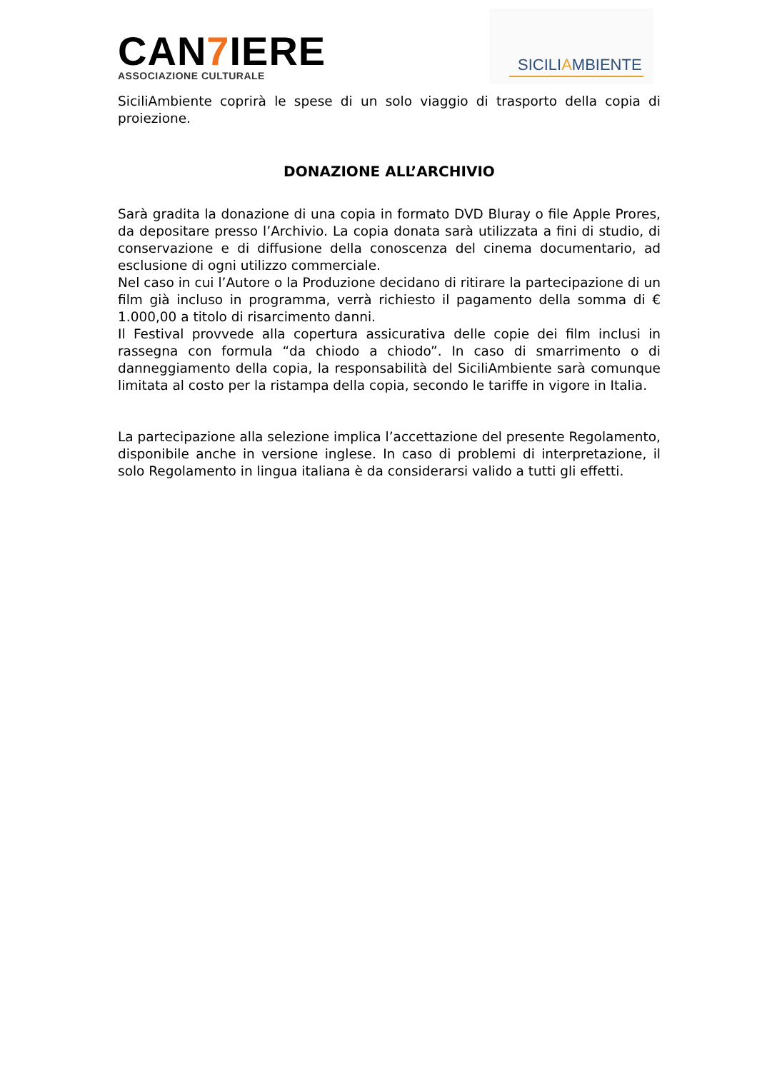CAN7 IERE
ASSOCIAZIONE CULTURALE
SICILIAMBIENTE
SiciliAmbiente coprirà le spese di un solo viaggio di trasporto della copia di proiezione.
DONAZIONE ALL’ARCHIVIO
Sarà gradita la donazione di una copia in formato DVD Bluray o file Apple Prores, da depositare presso l’Archivio. La copia donata sarà utilizzata a fini di studio, di conservazione e di diffusione della conoscenza del cinema documentario, ad esclusione di ogni utilizzo commerciale.
Nel caso in cui l’Autore o la Produzione decidano di ritirare la partecipazione di un film già incluso in programma, verrà richiesto il pagamento della somma di € 1.000,00 a titolo di risarcimento danni.
Il Festival provvede alla copertura assicurativa delle copie dei film inclusi in rassegna con formula “da chiodo a chiodo”. In caso di smarrimento o di danneggiamento della copia, la responsabilità del SiciliAmbiente sarà comunque limitata al costo per la ristampa della copia, secondo le tariffe in vigore in Italia.
La partecipazione alla selezione implica l’accettazione del presente Regolamento, disponibile anche in versione inglese. In caso di problemi di interpretazione, il solo Regolamento in lingua italiana è da considerarsi valido a tutti gli effetti.